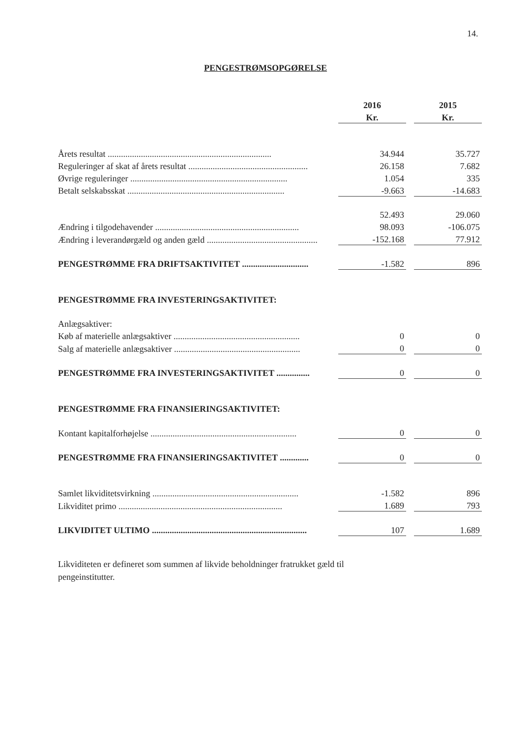14.
PENGESTRØMSOPGØRELSE
| | 2016 | | 2015 |
| --- | --- | --- | --- |
| | Kr. | | Kr. |
| Årets resultat .......................................................................... | 34.944 | | 35.727 |
| Reguleringer af skat af årets resultat ...................................................... | 26.158 | | 7.682 |
| Øvrige reguleringer ....................................................................... | 1.054 | | 335 |
| Betalt selskabsskat ....................................................................... | -9.663 | | -14.683 |
| | 52.493 | | 29.060 |
| Ændring i tilgodehavender ................................................................. | 98.093 | | -106.075 |
| Ændring i leverandørgæld og anden gæld .................................................. | -152.168 | | 77.912 |
| PENGESTRØMME FRA DRIFTSAKTIVITET .............................. | -1.582 | | 896 |
| PENGESTRØMME FRA INVESTERINGSAKTIVITET: | | | |
| Anlægsaktiver: | | | |
| Køb af materielle anlægsaktiver ......................................................... | 0 | | 0 |
| Salg af materielle anlægsaktiver ......................................................... | 0 | | 0 |
| PENGESTRØMME FRA INVESTERINGSAKTIVITET ............... | 0 | | 0 |
| PENGESTRØMME FRA FINANSIERINGSAKTIVITET: | | | |
| Kontant kapitalforhøjelse .................................................................. | 0 | | 0 |
| PENGESTRØMME FRA FINANSIERINGSAKTIVITET ............. | 0 | | 0 |
| Samlet likviditetsvirkning .................................................................. | -1.582 | | 896 |
| Likviditet primo .......................................................................... | 1.689 | | 793 |
| LIKVIDITET ULTIMO ...................................................................... | 107 | | 1.689 |
Likviditeten er defineret som summen af likvide beholdninger fratrukket gæld til pengeinstitutter.